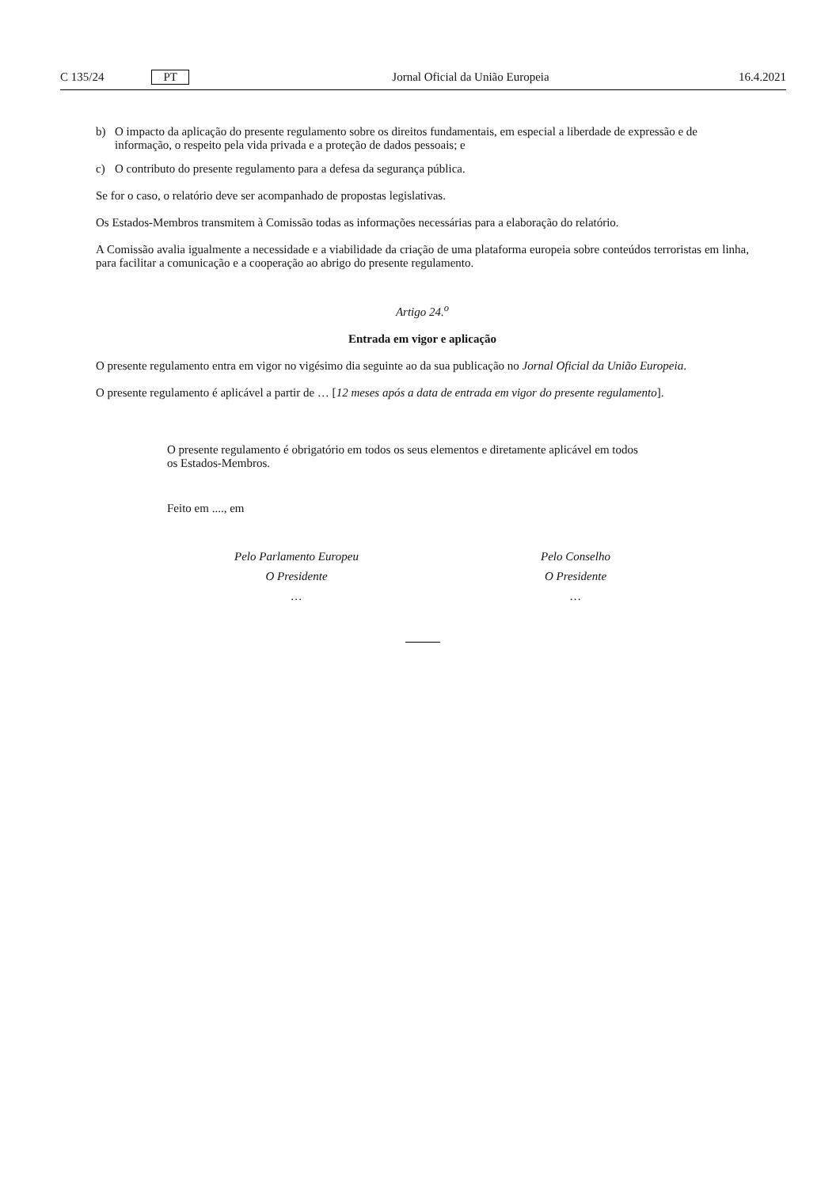C 135/24 PT
Jornal Oficial da União Europeia 16.4.2021
b) O impacto da aplicação do presente regulamento sobre os direitos fundamentais, em especial a liberdade de expressão e de informação, o respeito pela vida privada e a proteção de dados pessoais; e
c) O contributo do presente regulamento para a defesa da segurança pública.
Se for o caso, o relatório deve ser acompanhado de propostas legislativas.
Os Estados-Membros transmitem à Comissão todas as informações necessárias para a elaboração do relatório.
A Comissão avalia igualmente a necessidade e a viabilidade da criação de uma plataforma europeia sobre conteúdos terroristas em linha, para facilitar a comunicação e a cooperação ao abrigo do presente regulamento.
Artigo 24.<sup>o</sup>
Entrada em vigor e aplicação
O presente regulamento entra em vigor no vigésimo dia seguinte ao da sua publicação no Jornal Oficial da União Europeia.
O presente regulamento é aplicável a partir de … [12 meses após a data de entrada em vigor do presente regulamento].
O presente regulamento é obrigatório em todos os seus elementos e diretamente aplicável em todos os Estados-Membros.
Feito em ...., em
Pelo Parlamento Europeu
O Presidente
…
Pelo Conselho
O Presidente
…